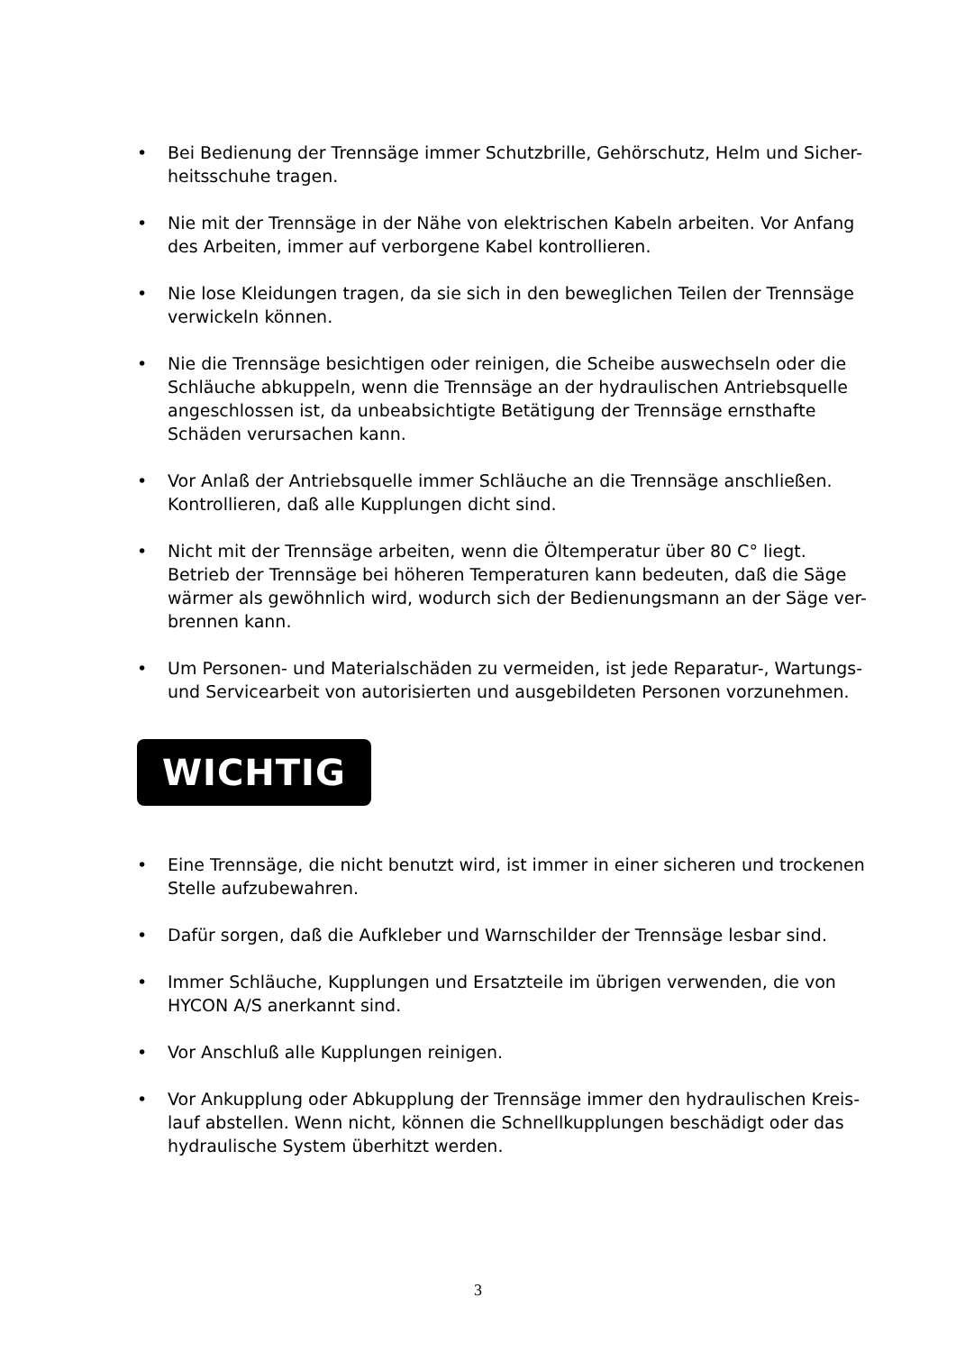• Bei Bedienung der Trennsäge immer Schutzbrille, Gehörschutz, Helm und Sicher-heitsschuhe tragen.
• Nie mit der Trennsäge in der Nähe von elektrischen Kabeln arbeiten. Vor Anfang des Arbeiten, immer auf verborgene Kabel kontrollieren.
• Nie lose Kleidungen tragen, da sie sich in den beweglichen Teilen der Trennsäge verwickeln können.
• Nie die Trennsäge besichtigen oder reinigen, die Scheibe auswechseln oder die Schläuche abkuppeln, wenn die Trennsäge an der hydraulischen Antriebsquelle angeschlossen ist, da unbeabsichtigte Betätigung der Trennsäge ernsthafte Schäden verursachen kann.
• Vor Anlaß der Antriebsquelle immer Schläuche an die Trennsäge anschließen. Kontrollieren, daß alle Kupplungen dicht sind.
• Nicht mit der Trennsäge arbeiten, wenn die Öltemperatur über 80 C° liegt. Betrieb der Trennsäge bei höheren Temperaturen kann bedeuten, daß die Säge wärmer als gewöhnlich wird, wodurch sich der Bedienungsmann an der Säge ver-brennen kann.
• Um Personen- und Materialschäden zu vermeiden, ist jede Reparatur-, Wartungs- und Servicearbeit von autorisierten und ausgebildeten Personen vorzunehmen.
WICHTIG
• Eine Trennsäge, die nicht benutzt wird, ist immer in einer sicheren und trockenen Stelle aufzubewahren.
• Dafür sorgen, daß die Aufkleber und Warnschilder der Trennsäge lesbar sind.
• Immer Schläuche, Kupplungen und Ersatzteile im übrigen verwenden, die von HYCON A/S anerkannt sind.
• Vor Anschluß alle Kupplungen reinigen.
• Vor Ankupplung oder Abkupplung der Trennsäge immer den hydraulischen Kreis-lauf abstellen. Wenn nicht, können die Schnellkupplungen beschädigt oder das hydraulische System überhitzt werden.
3